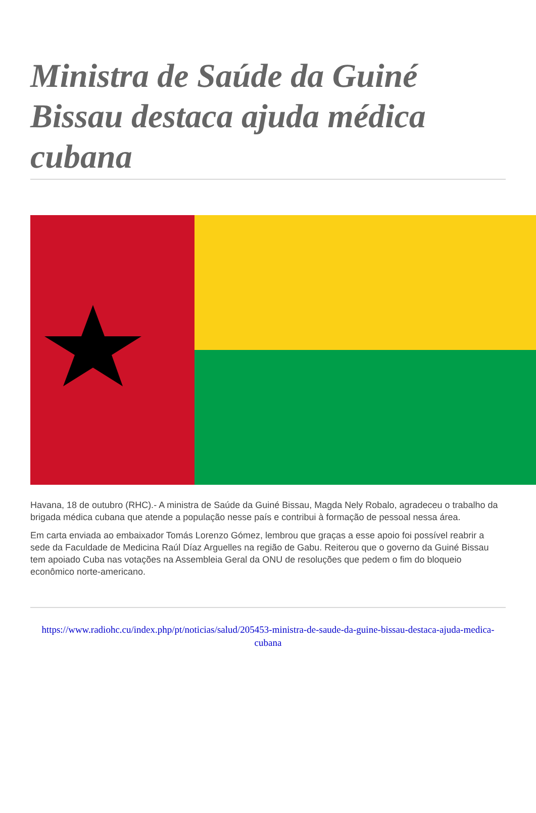Ministra de Saúde da Guiné Bissau destaca ajuda médica cubana
Havana, 18 de outubro (RHC).- A ministra de Saúde da Guiné Bissau, Magda Nely Robalo, agradeceu o trabalho da brigada médica cubana que atende a população nesse país e contribui à formação de pessoal nessa área.
Em carta enviada ao embaixador Tomás Lorenzo Gómez, lembrou que graças a esse apoio foi possível reabrir a sede da Faculdade de Medicina Raúl Díaz Arguelles na região de Gabu. Reiterou que o governo da Guiné Bissau tem apoiado Cuba nas votações na Assembleia Geral da ONU de resoluções que pedem o fim do bloqueio econômico norte-americano.
https://www.radiohc.cu/index.php/pt/noticias/salud/205453-ministra-de-saude-da-guine-bissau-destaca-ajuda-medica-cubana